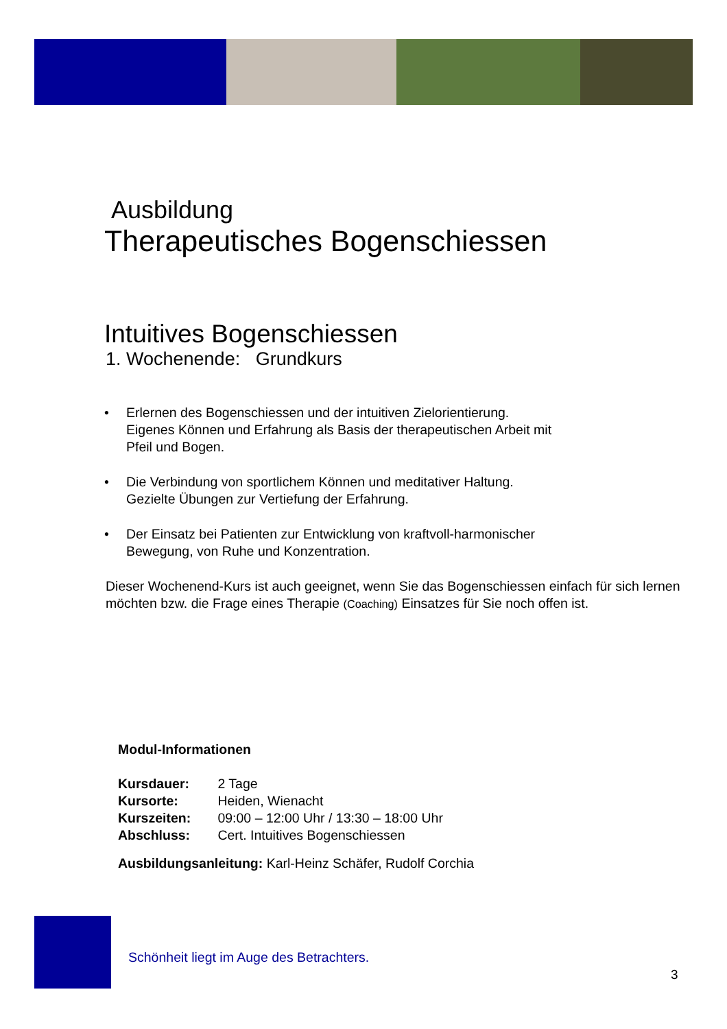Ausbildung
Therapeutisches Bogenschiessen
Intuitives Bogenschiessen
1. Wochenende: Grundkurs
• Erlernen des Bogenschiessen und der intuitiven Zielorientierung.
Eigenes Können und Erfahrung als Basis der therapeutischen Arbeit mit
Pfeil und Bogen.
• Die Verbindung von sportlichem Können und meditativer Haltung.
Gezielte Übungen zur Vertiefung der Erfahrung.
• Der Einsatz bei Patienten zur Entwicklung von kraftvoll-harmonischer
Bewegung, von Ruhe und Konzentration.
Dieser Wochenend-Kurs ist auch geeignet, wenn Sie das Bogenschiessen einfach für sich lernen möchten bzw. die Frage eines Therapie (Coaching) Einsatzes für Sie noch offen ist.
Modul-Informationen
Kursdauer: 2 Tage
Kursorte: Heiden, Wienacht
Kurszeiten: 09:00 – 12:00 Uhr / 13:30 – 18:00 Uhr
Abschluss: Cert. Intuitives Bogenschiessen
Ausbildungsanleitung: Karl-Heinz Schäfer, Rudolf Corchia
Schönheit liegt im Auge des Betrachters.
3